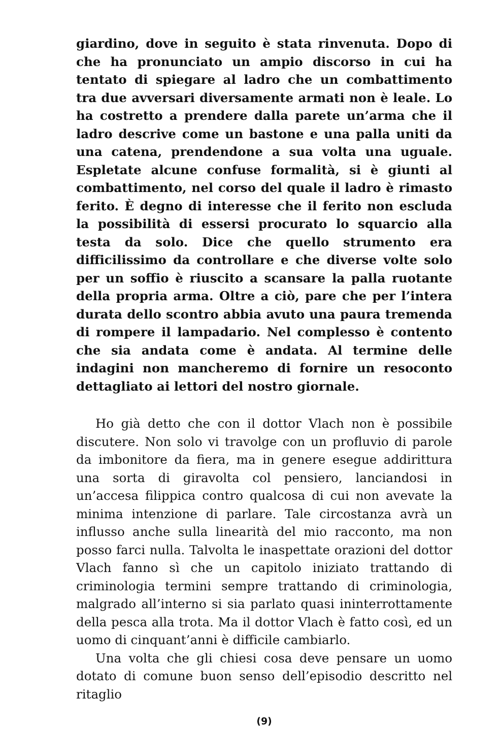giardino, dove in seguito è stata rinvenuta. Dopo di che ha pronunciato un ampio discorso in cui ha tentato di spiegare al ladro che un combattimento tra due avversari diversamente armati non è leale. Lo ha costretto a prendere dalla parete un’arma che il ladro descrive come un bastone e una palla uniti da una catena, prendendone a sua volta una uguale. Espletate alcune confuse formalità, si è giunti al combattimento, nel corso del quale il ladro è rimasto ferito. È degno di interesse che il ferito non escluda la possibilità di essersi procurato lo squarcio alla testa da solo. Dice che quello strumento era difficilissimo da controllare e che diverse volte solo per un soffio è riuscito a scansare la palla ruotante della propria arma. Oltre a ciò, pare che per l’intera durata dello scontro abbia avuto una paura tremenda di rompere il lampadario. Nel complesso è contento che sia andata come è andata. Al termine delle indagini non mancheremo di fornire un resoconto dettagliato ai lettori del nostro giornale.
Ho già detto che con il dottor Vlach non è possibile discutere. Non solo vi travolge con un profluvio di parole da imbonitore da fiera, ma in genere esegue addirittura una sorta di giravolta col pensiero, lanciandosi in un’accesa filippica contro qualcosa di cui non avevate la minima intenzione di parlare. Tale circostanza avrà un influsso anche sulla linearità del mio racconto, ma non posso farci nulla. Talvolta le inaspettate orazioni del dottor Vlach fanno sì che un capitolo iniziato trattando di criminologia termini sempre trattando di criminologia, malgrado all’interno si sia parlato quasi ininterrottamente della pesca alla trota. Ma il dottor Vlach è fatto così, ed un uomo di cinquant’anni è difficile cambiarlo.
Una volta che gli chiesi cosa deve pensare un uomo dotato di comune buon senso dell’episodio descritto nel ritaglio
(9)